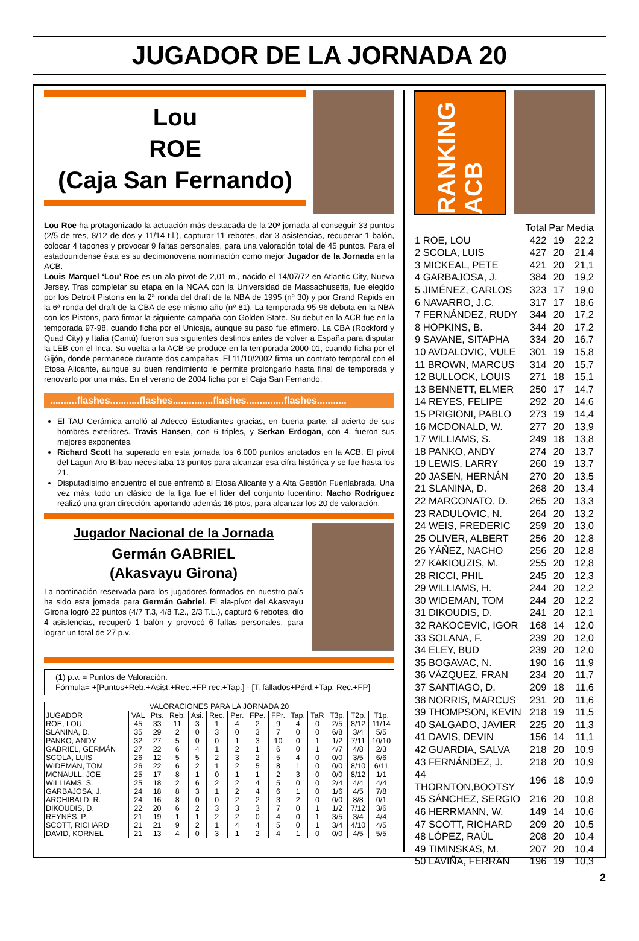JUGADOR DE LA JORNADA 20
Lou
ROE
(Caja San Fernando)
Lou Roe ha protagonizado la actuación más destacada de la 20ª jornada al conseguir 33 puntos (2/5 de tres, 8/12 de dos y 11/14 t.l.), capturar 11 rebotes, dar 3 asistencias, recuperar 1 balón, colocar 4 tapones y provocar 9 faltas personales, para una valoración total de 45 puntos. Para el estadounidense ésta es su decimonovena nominación como mejor Jugador de la Jornada en la ACB.
Louis Marquel ‘Lou’ Roe es un ala-pívot de 2,01 m., nacido el 14/07/72 en Atlantic City, Nueva Jersey. Tras completar su etapa en la NCAA con la Universidad de Massachusetts, fue elegido por los Detroit Pistons en la 2ª ronda del draft de la NBA de 1995 (nº 30) y por Grand Rapids en la 6ª ronda del draft de la CBA de ese mismo año (nº 81). La temporada 95-96 debuta en la NBA con los Pistons, para firmar la siguiente campaña con Golden State. Su debut en la ACB fue en la temporada 97-98, cuando ficha por el Unicaja, aunque su paso fue efímero. La CBA (Rockford y Quad City) y Italia (Cantú) fueron sus siguientes destinos antes de volver a España para disputar la LEB con el Inca. Su vuelta a la ACB se produce en la temporada 2000-01, cuando ficha por el Gijón, donde permanece durante dos campañas. El 11/10/2002 firma un contrato temporal con el Etosa Alicante, aunque su buen rendimiento le permite prolongarlo hasta final de temporada y renovarlo por una más. En el verano de 2004 ficha por el Caja San Fernando.
..........flashes...........flashes...............flashes..............flashes...........
El TAU Cerámica arrolló al Adecco Estudiantes gracias, en buena parte, al acierto de sus hombres exteriores. Travis Hansen, con 6 triples, y Serkan Erdogan, con 4, fueron sus mejores exponentes.
Richard Scott ha superado en esta jornada los 6.000 puntos anotados en la ACB. El pívot del Lagun Aro Bilbao necesitaba 13 puntos para alcanzar esa cifra histórica y se fue hasta los 21.
Disputadísimo encuentro el que enfrentó al Etosa Alicante y a Alta Gestión Fuenlabrada. Una vez más, todo un clásico de la liga fue el líder del conjunto lucentino: Nacho Rodríguez realizó una gran dirección, aportando además 16 ptos, para alcanzar los 20 de valoración.
Jugador Nacional de la Jornada
Germán GABRIEL
(Akasvayu Girona)
La nominación reservada para los jugadores formados en nuestro país ha sido esta jornada para Germán Gabriel. El ala-pívot del Akasvayu Girona logró 22 puntos (4/7 T.3, 4/8 T.2., 2/3 T.L.), capturó 6 rebotes, dio 4 asistencias, recuperó 1 balón y provocó 6 faltas personales, para lograr un total de 27 p.v.
(1) p.v. = Puntos de Valoración.
Fórmula= +[Puntos+Reb.+Asist.+Rec.+FP rec.+Tap.] - [T. fallados+Pérd.+Tap. Rec.+FP]
| VALORACIONES PARA LA JORNADA 20 | | | | | | | | | | | | | |
| --- | --- | --- | --- | --- | --- | --- | --- | --- | --- | --- | --- | --- | --- |
| JUGADOR | VAL | Pts. | Reb. | Asi. | Rec. | Per. | FPe. | FPr. | Tap. | TaR | T3p. | T2p. | T1p. |
| ROE, LOU | 45 | 33 | 11 | 3 | 1 | 4 | 2 | 9 | 4 | 0 | 2/5 | 8/12 | 11/14 |
| SLANINA, D. | 35 | 29 | 2 | 0 | 3 | 0 | 3 | 7 | 0 | 0 | 6/8 | 3/4 | 5/5 |
| PANKO, ANDY | 32 | 27 | 5 | 0 | 0 | 1 | 3 | 10 | 0 | 1 | 1/2 | 7/11 | 10/10 |
| GABRIEL, GERMÁN | 27 | 22 | 6 | 4 | 1 | 2 | 1 | 6 | 0 | 1 | 4/7 | 4/8 | 2/3 |
| SCOLA, LUIS | 26 | 12 | 5 | 5 | 2 | 3 | 2 | 5 | 4 | 0 | 0/0 | 3/5 | 6/6 |
| WIDEMAN, TOM | 26 | 22 | 6 | 2 | 1 | 2 | 5 | 8 | 1 | 0 | 0/0 | 8/10 | 6/11 |
| MCNAULL, JOE | 25 | 17 | 8 | 1 | 0 | 1 | 1 | 2 | 3 | 0 | 0/0 | 8/12 | 1/1 |
| WILLIAMS, S. | 25 | 18 | 2 | 6 | 2 | 2 | 4 | 5 | 0 | 0 | 2/4 | 4/4 | 4/4 |
| GARBAJOSA, J. | 24 | 18 | 8 | 3 | 1 | 2 | 4 | 6 | 1 | 0 | 1/6 | 4/5 | 7/8 |
| ARCHIBALD, R. | 24 | 16 | 8 | 0 | 0 | 2 | 2 | 3 | 2 | 0 | 0/0 | 8/8 | 0/1 |
| DIKOUDIS, D. | 22 | 20 | 6 | 2 | 3 | 3 | 3 | 7 | 0 | 1 | 1/2 | 7/12 | 3/6 |
| REYNÉS, P. | 21 | 19 | 1 | 1 | 2 | 2 | 0 | 4 | 0 | 1 | 3/5 | 3/4 | 4/4 |
| SCOTT, RICHARD | 21 | 21 | 9 | 2 | 1 | 4 | 4 | 5 | 0 | 1 | 3/4 | 4/10 | 4/5 |
| DAVID, KORNEL | 21 | 13 | 4 | 0 | 3 | 1 | 2 | 4 | 1 | 0 | 0/0 | 4/5 | 5/5 |
RANKING ACB
| | Total | Par | Media |
| 1 ROE, LOU | 422 | 19 | 22,2 |
| 2 SCOLA, LUIS | 427 | 20 | 21,4 |
| 3 MICKEAL, PETE | 421 | 20 | 21,1 |
| 4 GARBAJOSA, J. | 384 | 20 | 19,2 |
| 5 JIMÉNEZ, CARLOS | 323 | 17 | 19,0 |
| 6 NAVARRO, J.C. | 317 | 17 | 18,6 |
| 7 FERNÁNDEZ, RUDY | 344 | 20 | 17,2 |
| 8 HOPKINS, B. | 344 | 20 | 17,2 |
| 9 SAVANE, SITAPHA | 334 | 20 | 16,7 |
| 10 AVDALOVIC, VULE | 301 | 19 | 15,8 |
| 11 BROWN, MARCUS | 314 | 20 | 15,7 |
| 12 BULLOCK, LOUIS | 271 | 18 | 15,1 |
| 13 BENNETT, ELMER | 250 | 17 | 14,7 |
| 14 REYES, FELIPE | 292 | 20 | 14,6 |
| 15 PRIGIONI, PABLO | 273 | 19 | 14,4 |
| 16 MCDONALD, W. | 277 | 20 | 13,9 |
| 17 WILLIAMS, S. | 249 | 18 | 13,8 |
| 18 PANKO, ANDY | 274 | 20 | 13,7 |
| 19 LEWIS, LARRY | 260 | 19 | 13,7 |
| 20 JASEN, HERNÁN | 270 | 20 | 13,5 |
| 21 SLANINA, D. | 268 | 20 | 13,4 |
| 22 MARCONATO, D. | 265 | 20 | 13,3 |
| 23 RADULOVIC, N. | 264 | 20 | 13,2 |
| 24 WEIS, FREDERIC | 259 | 20 | 13,0 |
| 25 OLIVER, ALBERT | 256 | 20 | 12,8 |
| 26 YÁÑEZ, NACHO | 256 | 20 | 12,8 |
| 27 KAKIOUZIS, M. | 255 | 20 | 12,8 |
| 28 RICCI, PHIL | 245 | 20 | 12,3 |
| 29 WILLIAMS, H. | 244 | 20 | 12,2 |
| 30 WIDEMAN, TOM | 244 | 20 | 12,2 |
| 31 DIKOUDIS, D. | 241 | 20 | 12,1 |
| 32 RAKOCEVIC, IGOR | 168 | 14 | 12,0 |
| 33 SOLANA, F. | 239 | 20 | 12,0 |
| 34 ELEY, BUD | 239 | 20 | 12,0 |
| 35 BOGAVAC, N. | 190 | 16 | 11,9 |
| 36 VÁZQUEZ, FRAN | 234 | 20 | 11,7 |
| 37 SANTIAGO, D. | 209 | 18 | 11,6 |
| 38 NORRIS, MARCUS | 231 | 20 | 11,6 |
| 39 THOMPSON, KEVIN | 218 | 19 | 11,5 |
| 40 SALGADO, JAVIER | 225 | 20 | 11,3 |
| 41 DAVIS, DEVIN | 156 | 14 | 11,1 |
| 42 GUARDIA, SALVA | 218 | 20 | 10,9 |
| 43 FERNÁNDEZ, J. | 218 | 20 | 10,9 |
| 44 THORNTON,BOOTSY | 196 | 18 | 10,9 |
| 45 SÁNCHEZ, SERGIO | 216 | 20 | 10,8 |
| 46 HERRMANN, W. | 149 | 14 | 10,6 |
| 47 SCOTT, RICHARD | 209 | 20 | 10,5 |
| 48 LÓPEZ, RAÚL | 208 | 20 | 10,4 |
| 49 TIMINSKAS, M. | 207 | 20 | 10,4 |
| 50 LAVIÑA, FERRAN | 196 | 19 | 10,3 |
2